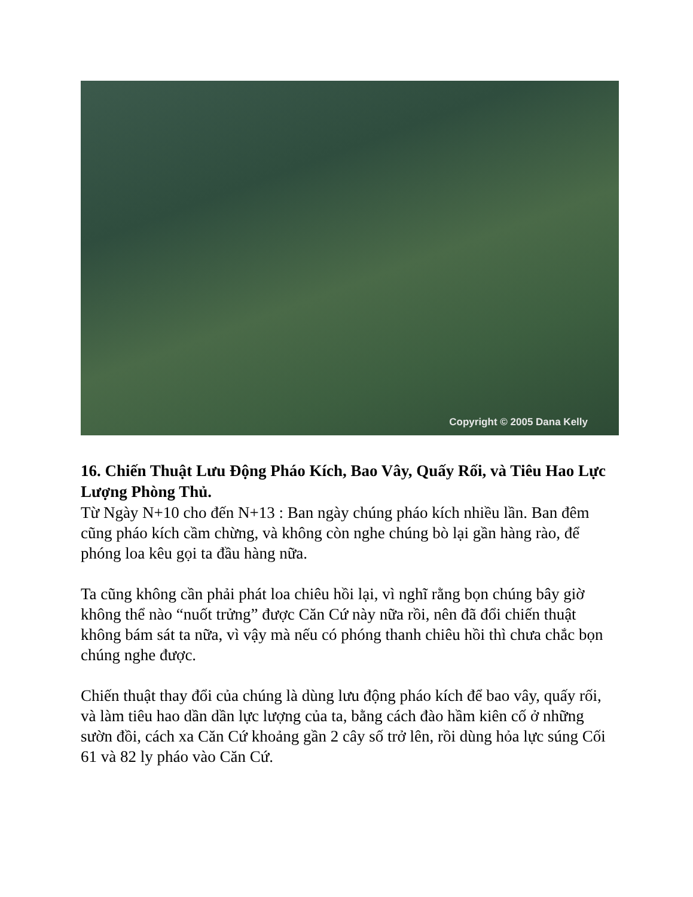Copyright © 2005 Dana Kelly
16. Chiến Thuật Lưu Động Pháo Kích, Bao Vây, Quấy Rối, và Tiêu Hao Lực Lượng Phòng Thủ.
Từ Ngày N+10 cho đến N+13 : Ban ngày chúng pháo kích nhiều lần. Ban đêm cũng pháo kích cầm chừng, và không còn nghe chúng bò lại gần hàng rào, để phóng loa kêu gọi ta đầu hàng nữa.
Ta cũng không cần phải phát loa chiêu hồi lại, vì nghĩ rằng bọn chúng bây giờ không thể nào “nuốt trửng” được Căn Cứ này nữa rồi, nên đã đổi chiến thuật không bám sát ta nữa, vì vậy mà nếu có phóng thanh chiêu hồi thì chưa chắc bọn chúng nghe được.
Chiến thuật thay đổi của chúng là dùng lưu động pháo kích để bao vây, quấy rối, và làm tiêu hao dần dần lực lượng của ta, bằng cách đào hầm kiên cố ở những sườn đồi, cách xa Căn Cứ khoảng gần 2 cây số trở lên, rồi dùng hỏa lực súng Cối 61 và 82 ly pháo vào Căn Cứ.